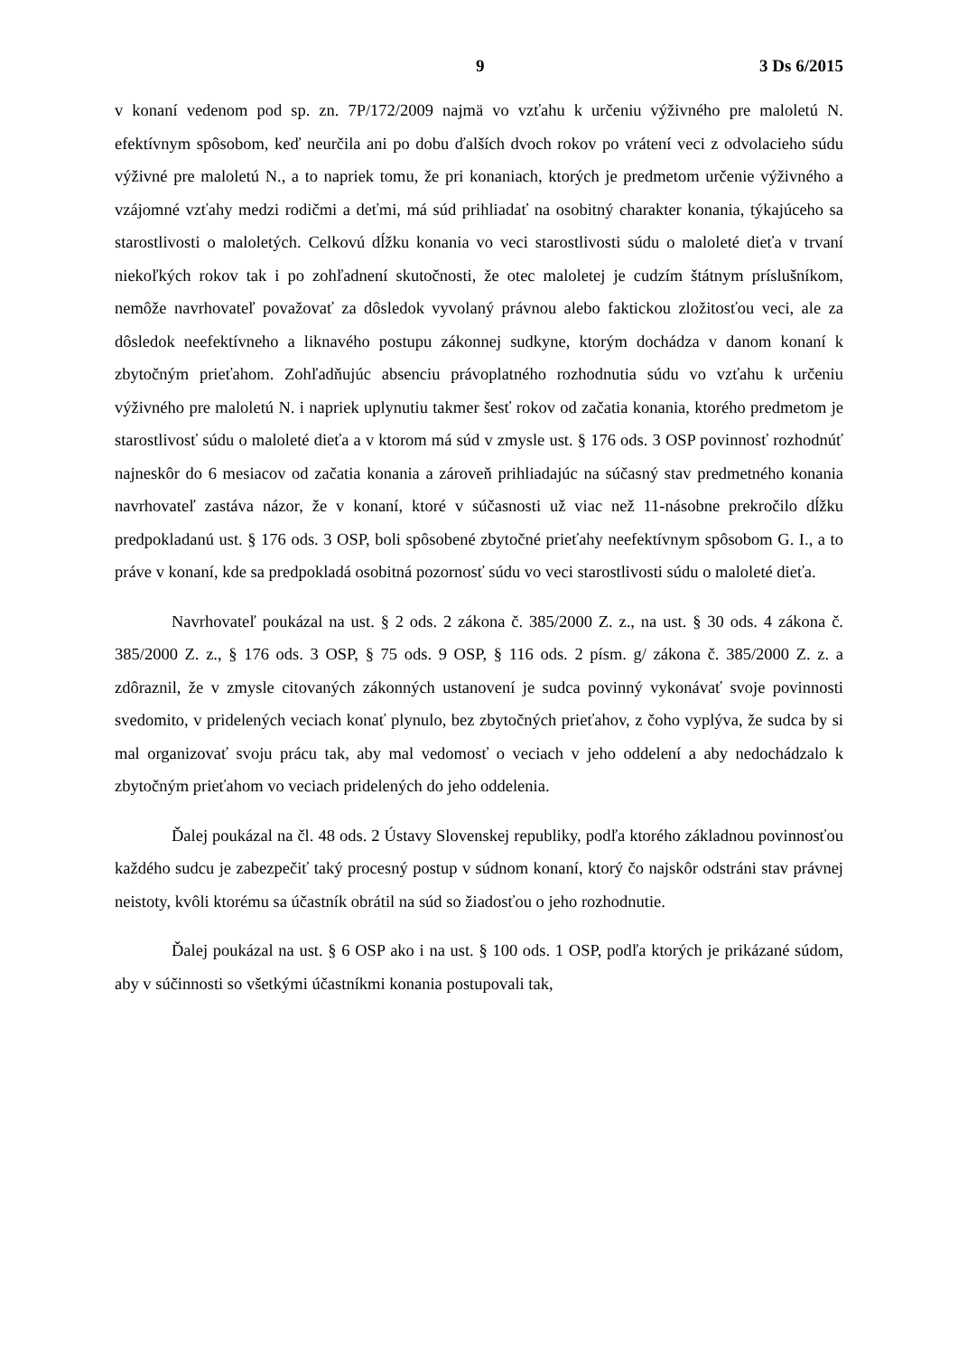9 3 Ds 6/2015
v konaní vedenom pod sp. zn. 7P/172/2009 najmä vo vzťahu k určeniu výživného pre maloletú N. efektívnym spôsobom, keď neurčila ani po dobu ďalších dvoch rokov po vrátení veci z odvolacieho súdu výživné pre maloletú N., a to napriek tomu, že pri konaniach, ktorých je predmetom určenie výživného a vzájomné vzťahy medzi rodičmi a deťmi, má súd prihliadať na osobitný charakter konania, týkajúceho sa starostlivosti o maloletých. Celkovú dĺžku konania vo veci starostlivosti súdu o maloleté dieťa v trvaní niekoľkých rokov tak i po zohľadnení skutočnosti, že otec maloletej je cudzím štátnym príslušníkom, nemôže navrhovateľ považovať za dôsledok vyvolaný právnou alebo faktickou zložitosťou veci, ale za dôsledok neefektívneho a liknavého postupu zákonnej sudkyne, ktorým dochádza v danom konaní k zbytočným prieťahom. Zohľadňujúc absenciu právoplatného rozhodnutia súdu vo vzťahu k určeniu výživného pre maloletú N. i napriek uplynutiu takmer šesť rokov od začatia konania, ktorého predmetom je starostlivosť súdu o maloleté dieťa a v ktorom má súd v zmysle ust. § 176 ods. 3 OSP povinnosť rozhodnúť najneskôr do 6 mesiacov od začatia konania a zároveň prihliadajúc na súčasný stav predmetného konania navrhovateľ zastáva názor, že v konaní, ktoré v súčasnosti už viac než 11-násobne prekročilo dĺžku predpokladanú ust. § 176 ods. 3 OSP, boli spôsobené zbytočné prieťahy neefektívnym spôsobom G. I., a to práve v konaní, kde sa predpokladá osobitná pozornosť súdu vo veci starostlivosti súdu o maloleté dieťa.
Navrhovateľ poukázal na ust. § 2 ods. 2 zákona č. 385/2000 Z. z., na ust. § 30 ods. 4 zákona č. 385/2000 Z. z., § 176 ods. 3 OSP, § 75 ods. 9 OSP, § 116 ods. 2 písm. g/ zákona č. 385/2000 Z. z. a zdôraznil, že v zmysle citovaných zákonných ustanovení je sudca povinný vykonávať svoje povinnosti svedomito, v pridelených veciach konať plynulo, bez zbytočných prieťahov, z čoho vyplýva, že sudca by si mal organizovať svoju prácu tak, aby mal vedomosť o veciach v jeho oddelení a aby nedochádzalo k zbytočným prieťahom vo veciach pridelených do jeho oddelenia.
Ďalej poukázal na čl. 48 ods. 2 Ústavy Slovenskej republiky, podľa ktorého základnou povinnosťou každého sudcu je zabezpečiť taký procesný postup v súdnom konaní, ktorý čo najskôr odstráni stav právnej neistoty, kvôli ktorému sa účastník obrátil na súd so žiadosťou o jeho rozhodnutie.
Ďalej poukázal na ust. § 6 OSP ako i na ust. § 100 ods. 1 OSP, podľa ktorých je prikázané súdom, aby v súčinnosti so všetkými účastníkmi konania postupovali tak,